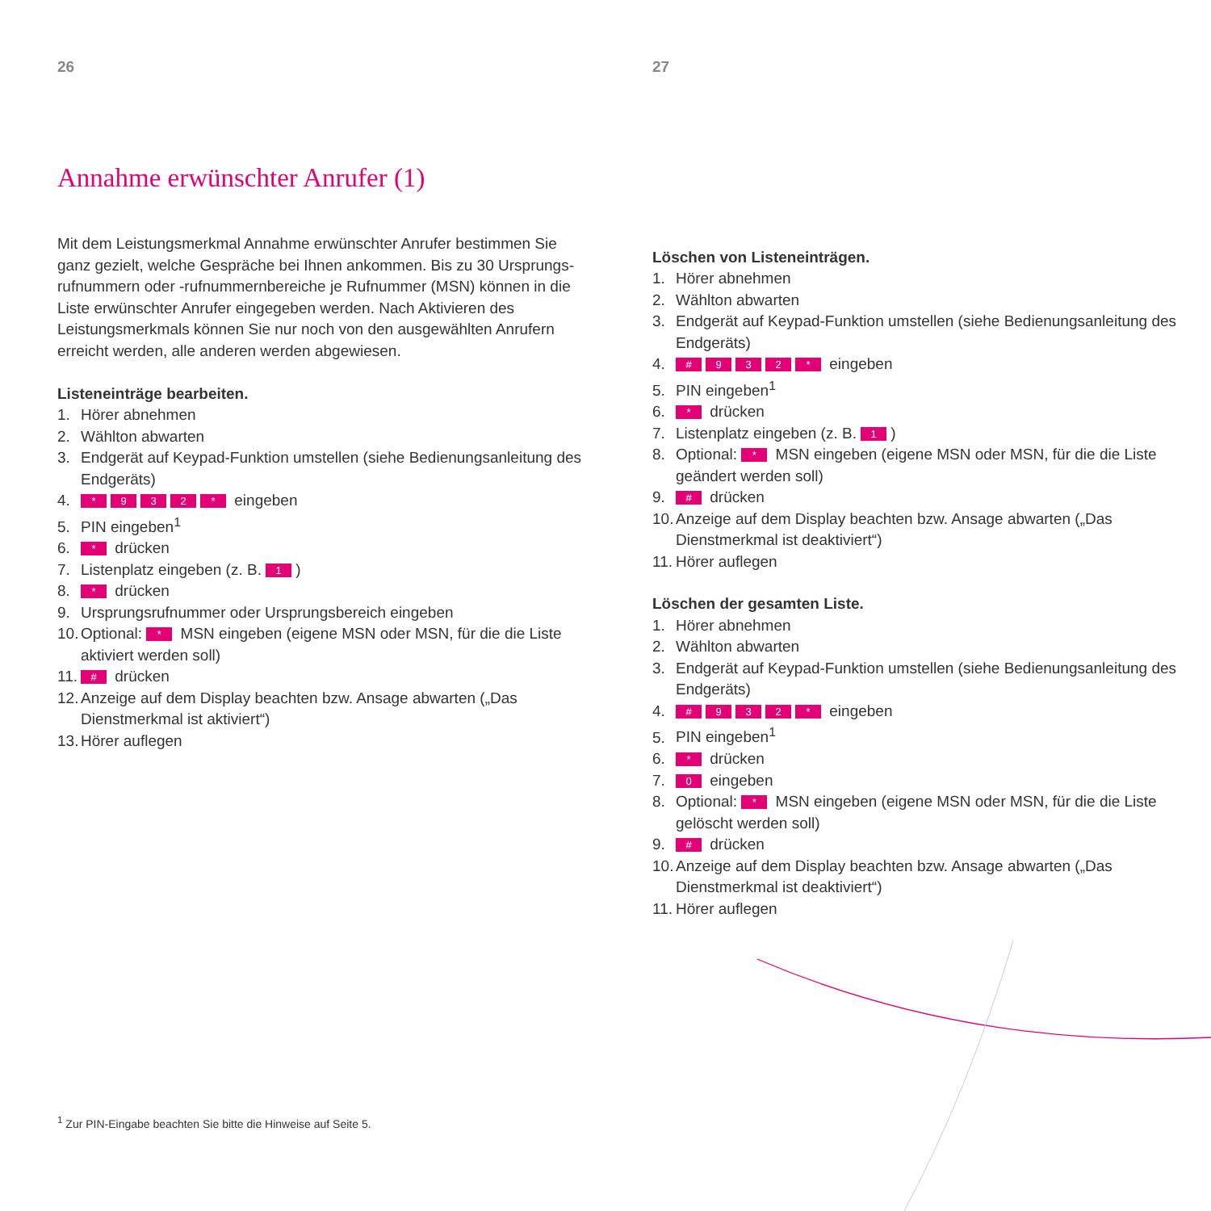26
Annahme erwünschter Anrufer (1)
Mit dem Leistungsmerkmal Annahme erwünschter Anrufer bestimmen Sie ganz gezielt, welche Gespräche bei Ihnen ankommen. Bis zu 30 Ursprungs­rufnummern oder -rufnummernbereiche je Rufnummer (MSN) können in die Liste erwünschter Anrufer eingegeben werden. Nach Aktivieren des Leistungsmerkmals können Sie nur noch von den ausgewählten Anrufern erreicht werden, alle anderen werden abgewiesen.
Listeneinträge bearbeiten.
1. Hörer abnehmen
2. Wählton abwarten
3. Endgerät auf Keypad-Funktion umstellen (siehe Bedienungsanleitung des Endgeräts)
4. * 932 * eingeben
5. PIN eingeben<sup>1</sup>
6. * drücken
7. Listenplatz eingeben (z. B. 1)
8. * drücken
9. Ursprungsrufnummer oder Ursprungsbereich eingeben
10. Optional: * MSN eingeben (eigene MSN oder MSN, für die die Liste aktiviert werden soll)
11. # drücken
12. Anzeige auf dem Display beachten bzw. Ansage abwarten („Das Dienstmerkmal ist aktiviert“)
13. Hörer auflegen
27
Löschen von Listeneinträgen.
1. Hörer abnehmen
2. Wählton abwarten
3. Endgerät auf Keypad-Funktion umstellen (siehe Bedienungsanleitung des Endgeräts)
4. # 932 * eingeben
5. PIN eingeben<sup>1</sup>
6. * drücken
7. Listenplatz eingeben (z. B. 1)
8. Optional: * MSN eingeben (eigene MSN oder MSN, für die die Liste geändert werden soll)
9. # drücken
10. Anzeige auf dem Display beachten bzw. Ansage abwarten („Das Dienstmerkmal ist deaktiviert“)
11. Hörer auflegen
Löschen der gesamten Liste.
1. Hörer abnehmen
2. Wählton abwarten
3. Endgerät auf Keypad-Funktion umstellen (siehe Bedienungsanleitung des Endgeräts)
4. # 932 * eingeben
5. PIN eingeben<sup>1</sup>
6. * drücken
7. 0 eingeben
8. Optional: * MSN eingeben (eigene MSN oder MSN, für die die Liste gelöscht werden soll)
9. # drücken
10. Anzeige auf dem Display beachten bzw. Ansage abwarten („Das Dienstmerkmal ist deaktiviert“)
11. Hörer auflegen
<sup>1</sup> Zur PIN-Eingabe beachten Sie bitte die Hinweise auf Seite 5.